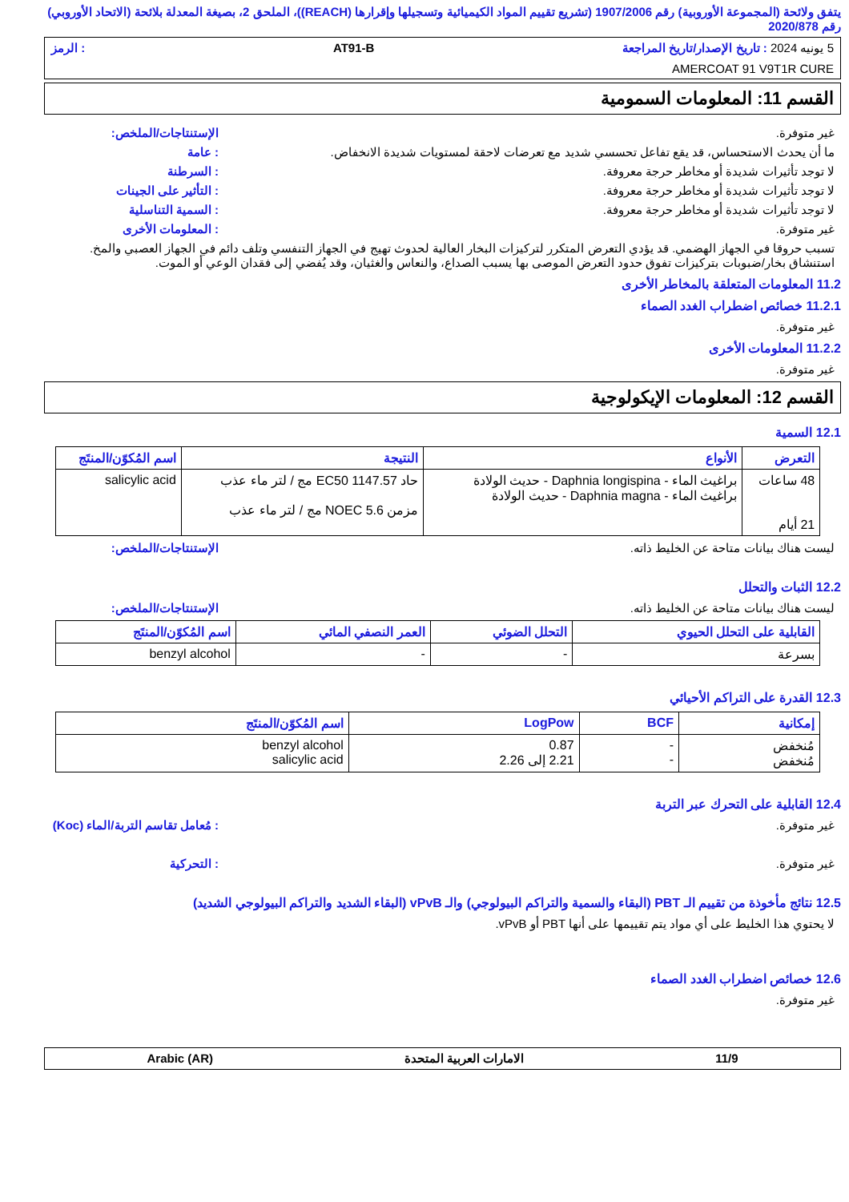يتفق ولائحة (المجموعة الأوروبية) رقم 1907/2006 (تشريع تقييم المواد الكيميائية وتسجيلها وإقرارها (REACH))، الملحق 2، بصيغة المعدلة بلائحة (الاتحاد الأوروبي) رقم 2020/878
5 يونيه 2024 : تاريخ الإصدار/تاريخ المراجعة AT91-B: الرمز
AMERCOAT 91 V9T1R CURE
القسم 11: المعلومات السمومية
غير متوفرة. الإستنتاجات/الملخص:
ما أن يحدث الاستحساس، قد يقع تفاعل تحسسي شديد مع تعرضات لاحقة لمستويات شديدة الانخفاض.: عامة
لا توجد تأثيرات شديدة أو مخاطر حرجة معروفة.: السرطنة
لا توجد تأثيرات شديدة أو مخاطر حرجة معروفة.: التأثير على الجينات
لا توجد تأثيرات شديدة أو مخاطر حرجة معروفة.: السمية التناسلية
غير متوفرة.: المعلومات الأخرى
تسبب حروقا في الجهاز الهضمي. قد يؤدي التعرض المتكرر لتركيزات البخار العالية لحدوث تهيج في الجهاز التنفسي وتلف دائم في الجهاز العصبي والمخ. استنشاق بخار/ضبوبات بتركيزات تفوق حدود التعرض الموصى بها يسبب الصداع، والنعاس والغثيان، وقد يُفضي إلى فقدان الوعي أو الموت.
11.2 المعلومات المتعلقة بالمخاطر الأخرى
11.2.1 خصائص اضطراب الغدد الصماء
غير متوفرة.
11.2.2 المعلومات الأخرى
غير متوفرة.
القسم 12: المعلومات الإيكولوجية
12.1 السمية
| التعرض | الأنواع | النتيجة | اسم المُكوّن/المنتَج |
| --- | --- | --- | --- |
| 48 ساعات 21 أيام | براغيث الماء - Daphnia longispina - حديث الولادة براغيث الماء - Daphnia magna - حديث الولادة | حاد EC50 1147.57 مج / لتر ماء عذب مزمن NOEC 5.6 مج / لتر ماء عذب | salicylic acid |
ليست هناك بيانات متاحة عن الخليط ذاته. الإستنتاجات/الملخص:
12.2 الثبات والتحلل
ليست هناك بيانات متاحة عن الخليط ذاته. الإستنتاجات/الملخص:
| القابلية على التحلل الحيوي | التحلل الضوئي | العمر النصفي المائي | اسم المُكوّن/المنتَج |
| --- | --- | --- | --- |
| بسرعة | - | - | benzyl alcohol |
12.3 القدرة على التراكم الأحيائي
| إمكانية | BCF | LogPow | اسم المُكوّن/المنتَج |
| --- | --- | --- | --- |
| مُنخفض مُنخفض | - - | 0.87 2.21 إلى 2.26 | benzyl alcohol salicylic acid |
12.4 القابلية على التحرك عبر التربة
غير متوفرة.: مُعامل تقاسم التربة/الماء (Koc)
غير متوفرة.: التحركية
12.5 نتائج مأخوذة من تقييم الـ PBT (البقاء والسمية والتراكم البيولوجي) والـ vPvB (البقاء الشديد والتراكم البيولوجي الشديد)
لا يحتوي هذا الخليط على أي مواد يتم تقييمها على أنها PBT أو vPvB.
12.6 خصائص اضطراب الغدد الصماء
غير متوفرة.
11/9 الامارات العربية المتحدة Arabic (AR)